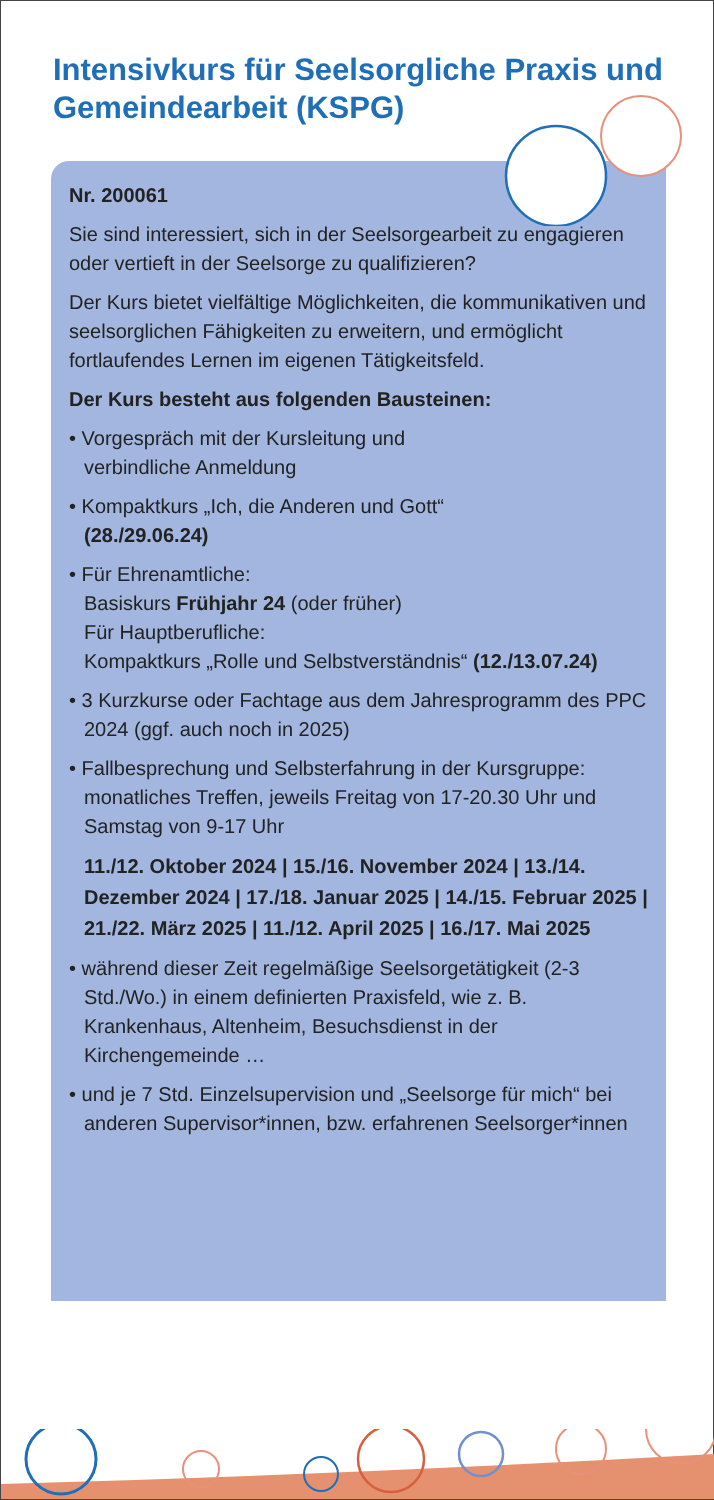Intensivkurs für Seelsorgliche Praxis und Gemeindearbeit (KSPG)
Nr. 200061
Sie sind interessiert, sich in der Seelsorgearbeit zu engagieren oder vertieft in der Seelsorge zu qualifizieren?
Der Kurs bietet vielfältige Möglichkeiten, die kommunikativen und seelsorglichen Fähigkeiten zu erweitern, und ermöglicht fortlaufendes Lernen im eigenen Tätigkeitsfeld.
Der Kurs besteht aus folgenden Bausteinen:
• Vorgespräch mit der Kursleitung und
verbindliche Anmeldung
• Kompaktkurs „Ich, die Anderen und Gott“
(28./29.06.24)
• Für Ehrenamtliche:
Basiskurs Frühjahr 24 (oder früher)
Für Hauptberufliche:
Kompaktkurs „Rolle und Selbstverständnis“ (12./13.07.24)
• 3 Kurzkurse oder Fachtage aus dem Jahresprogramm des PPC 2024 (ggf. auch noch in 2025)
• Fallbesprechung und Selbsterfahrung in der Kursgruppe: monatliches Treffen, jeweils Freitag von 17-20.30 Uhr und Samstag von 9-17 Uhr
11./12. Oktober 2024 | 15./16. November 2024 | 13./14. Dezember 2024 | 17./18. Januar 2025 | 14./15. Februar 2025 | 21./22. März 2025 | 11./12. April 2025 | 16./17. Mai 2025
• während dieser Zeit regelmäßige Seelsorgetätigkeit (2-3 Std./Wo.) in einem definierten Praxisfeld, wie z. B. Krankenhaus, Altenheim, Besuchsdienst in der Kirchengemeinde …
• und je 7 Std. Einzelsupervision und „Seelsorge für mich“ bei anderen Supervisor*innen, bzw. erfahrenen Seelsorger*innen